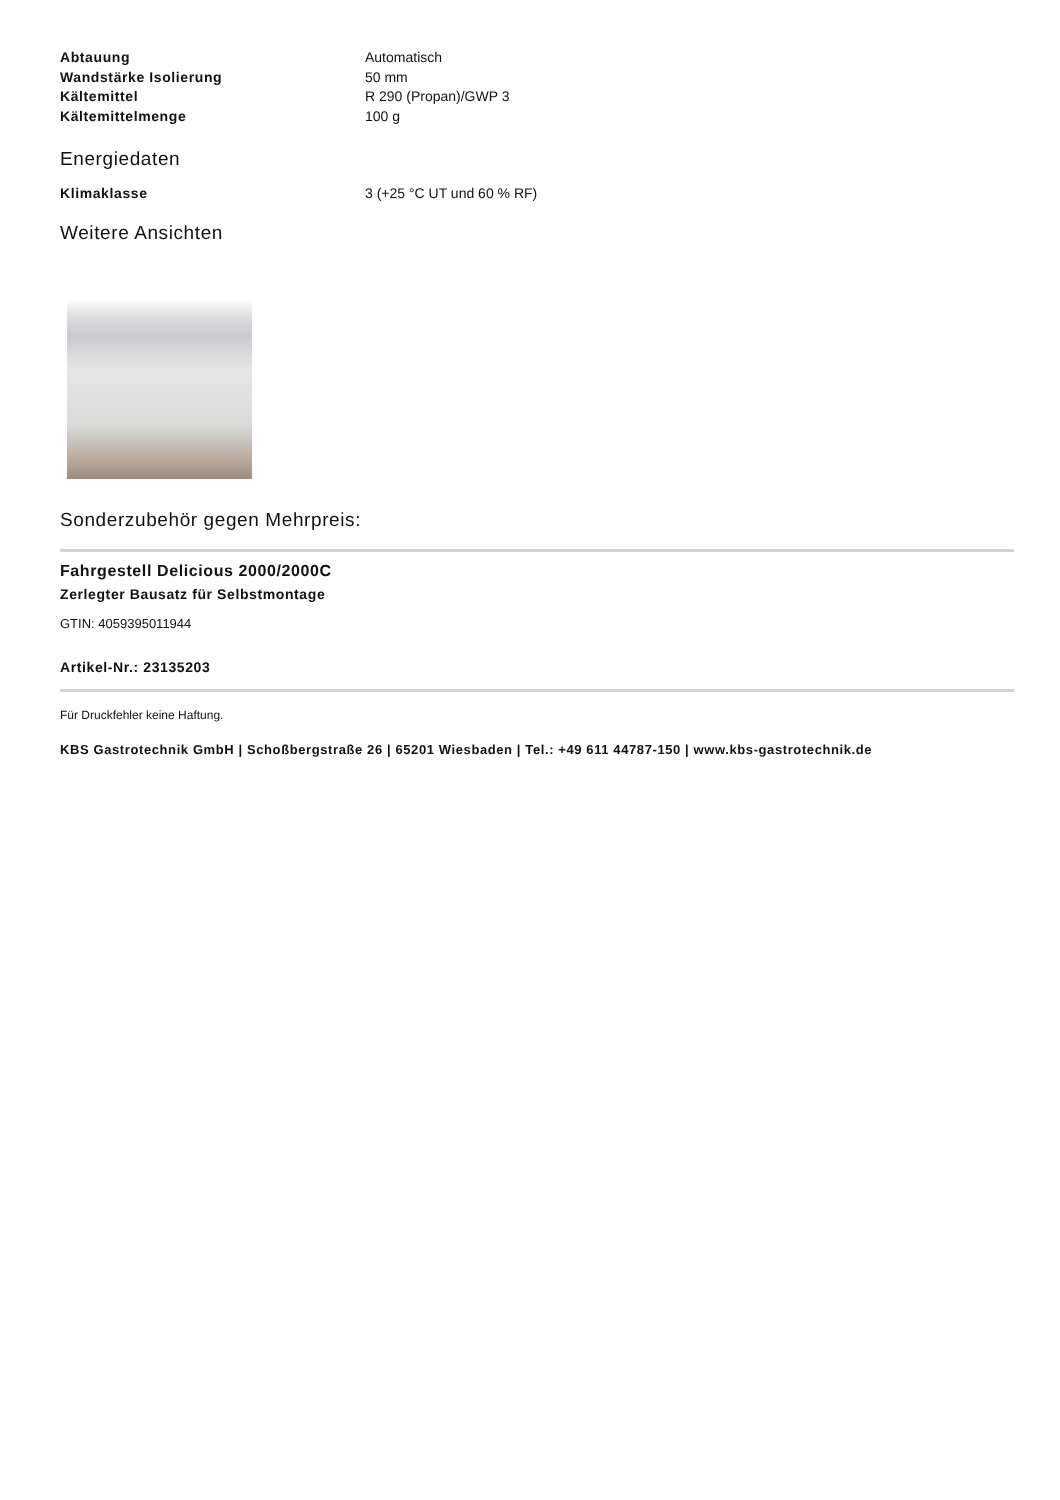| Abtauung | Automatisch |
| Wandstärke Isolierung | 50 mm |
| Kältemittel | R 290 (Propan)/GWP 3 |
| Kältemittelmenge | 100 g |
Energiedaten
| Klimaklasse | 3 (+25 °C UT und 60 % RF) |
Weitere Ansichten
Sonderzubehör gegen Mehrpreis:
Fahrgestell Delicious 2000/2000C
Zerlegter Bausatz für Selbstmontage
GTIN: 4059395011944
Artikel-Nr.: 23135203
Für Druckfehler keine Haftung.
KBS Gastrotechnik GmbH | Schoßbergstraße 26 | 65201 Wiesbaden | Tel.: +49 611 44787-150 | www.kbs-gastrotechnik.de